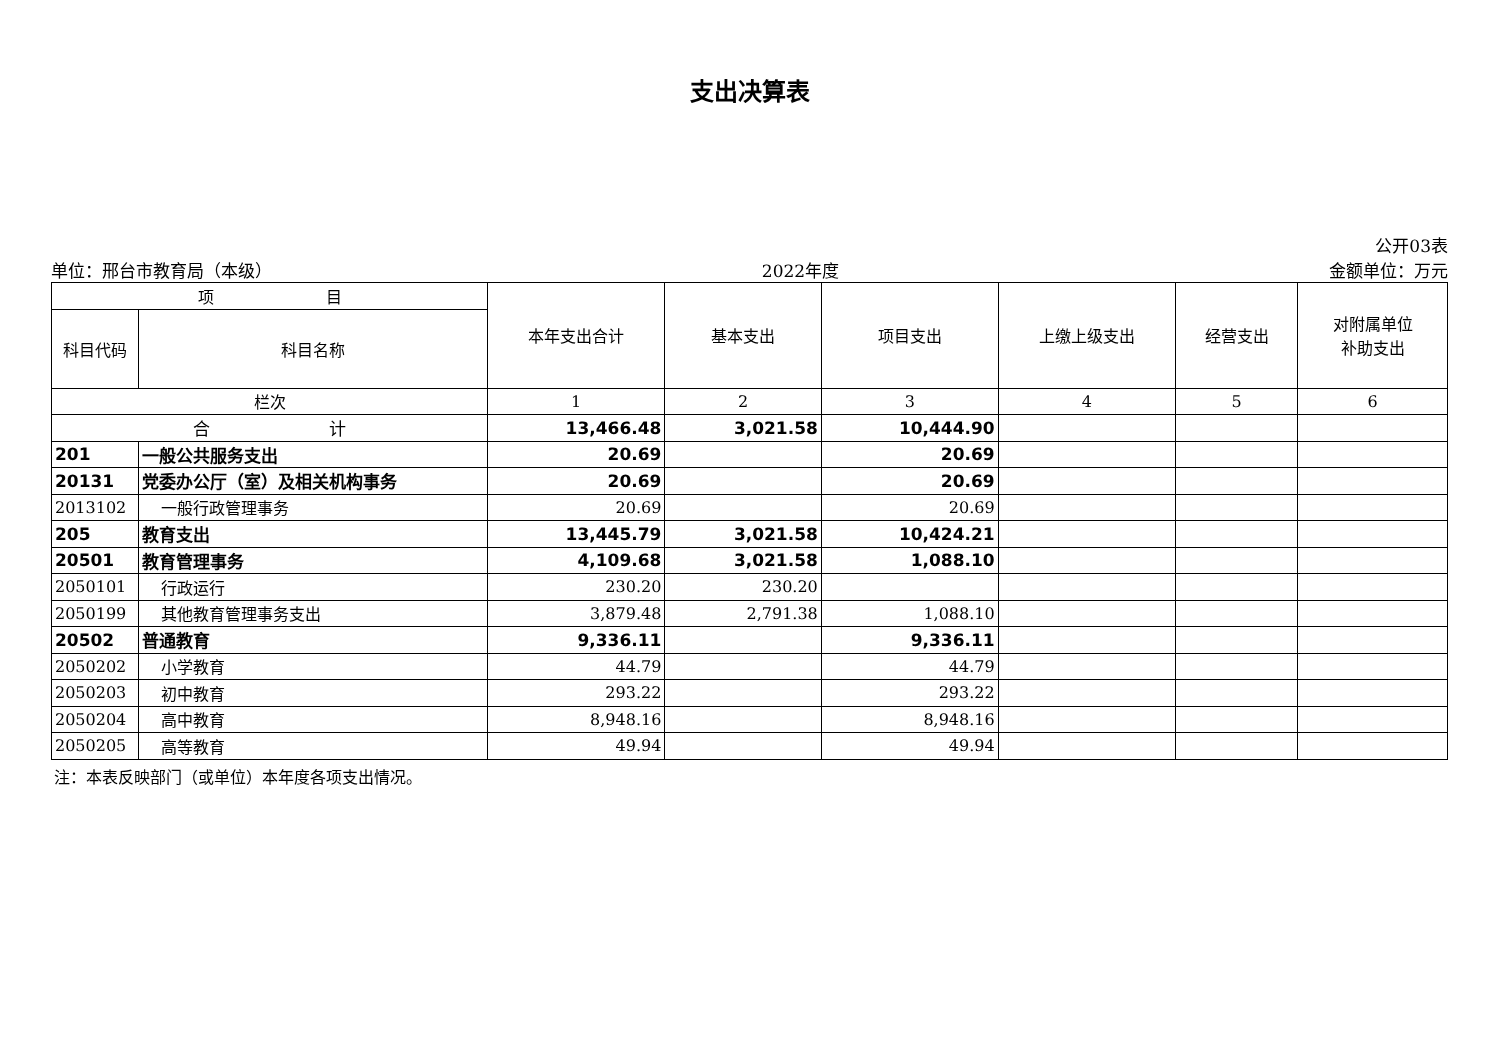支出决算表
公开03表
单位：邢台市教育局（本级） 2022年度 金额单位：万元
| 项 目 | | 本年支出合计 | 基本支出 | 项目支出 | 上缴上级支出 | 经营支出 | 对附属单位 补助支出 |
| --- | --- | --- | --- | --- | --- | --- | --- |
| 科目代码 | 科目名称 | | | | | | |
| 栏次 | | 1 | 2 | 3 | 4 | 5 | 6 |
| 合 计 | | 13,466.48 | 3,021.58 | 10,444.90 | | | |
| 201 | 一般公共服务支出 | 20.69 | | 20.69 | | | |
| 20131 | 党委办公厅（室）及相关机构事务 | 20.69 | | 20.69 | | | |
| 2013102 | 一般行政管理事务 | 20.69 | | 20.69 | | | |
| 205 | 教育支出 | 13,445.79 | 3,021.58 | 10,424.21 | | | |
| 20501 | 教育管理事务 | 4,109.68 | 3,021.58 | 1,088.10 | | | |
| 2050101 | 行政运行 | 230.20 | 230.20 | | | | |
| 2050199 | 其他教育管理事务支出 | 3,879.48 | 2,791.38 | 1,088.10 | | | |
| 20502 | 普通教育 | 9,336.11 | | 9,336.11 | | | |
| 2050202 | 小学教育 | 44.79 | | 44.79 | | | |
| 2050203 | 初中教育 | 293.22 | | 293.22 | | | |
| 2050204 | 高中教育 | 8,948.16 | | 8,948.16 | | | |
| 2050205 | 高等教育 | 49.94 | | 49.94 | | | |
注：本表反映部门（或单位）本年度各项支出情况。